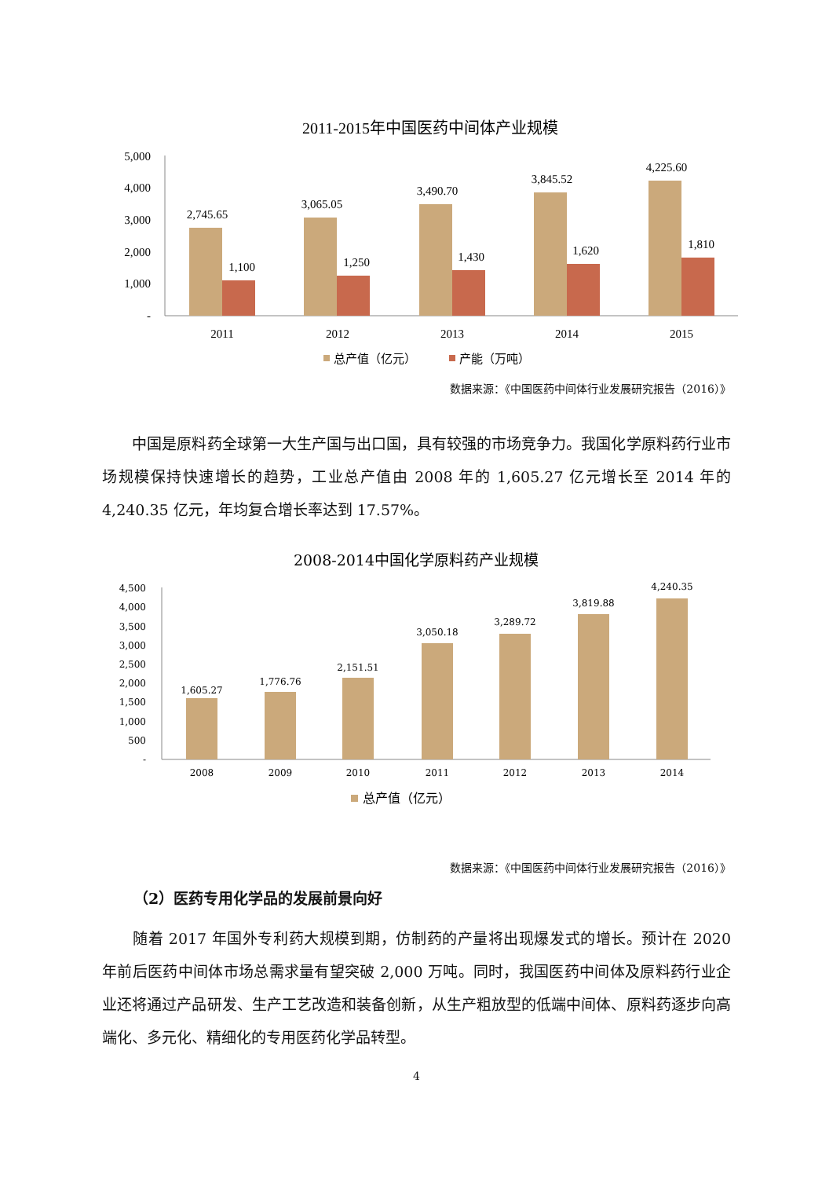2011-2015年中国医药中间体产业规模
5,000
4,000
3,000
2,000
1,000
-
2,745.65
1,100
3,065.05
1,250
3,490.70
1,430
3,845.52
1,620
4,225.60
1,810
2011
2012
2013
2014
2015
总产值（亿元）
产能（万吨）
数据来源：《中国医药中间体行业发展研究报告（2016）》
　　中国是原料药全球第一大生产国与出口国，具有较强的市场竞争力。我国化学原料药行业市场规模保持快速增长的趋势，工业总产值由 2008 年的 1,605.27 亿元增长至 2014 年的 4,240.35 亿元，年均复合增长率达到 17.57%。
2008-2014中国化学原料药产业规模
4,500
4,000
3,500
3,000
2,500
2,000
1,500
1,000
500
-
1,605.27
1,776.76
2,151.51
3,050.18
3,289.72
3,819.88
4,240.35
2008
2009
2010
2011
2012
2013
2014
总产值（亿元）
数据来源：《中国医药中间体行业发展研究报告（2016）》
（2）医药专用化学品的发展前景向好
　　随着 2017 年国外专利药大规模到期，仿制药的产量将出现爆发式的增长。预计在 2020 年前后医药中间体市场总需求量有望突破 2,000 万吨。同时，我国医药中间体及原料药行业企业还将通过产品研发、生产工艺改造和装备创新，从生产粗放型的低端中间体、原料药逐步向高端化、多元化、精细化的专用医药化学品转型。
4